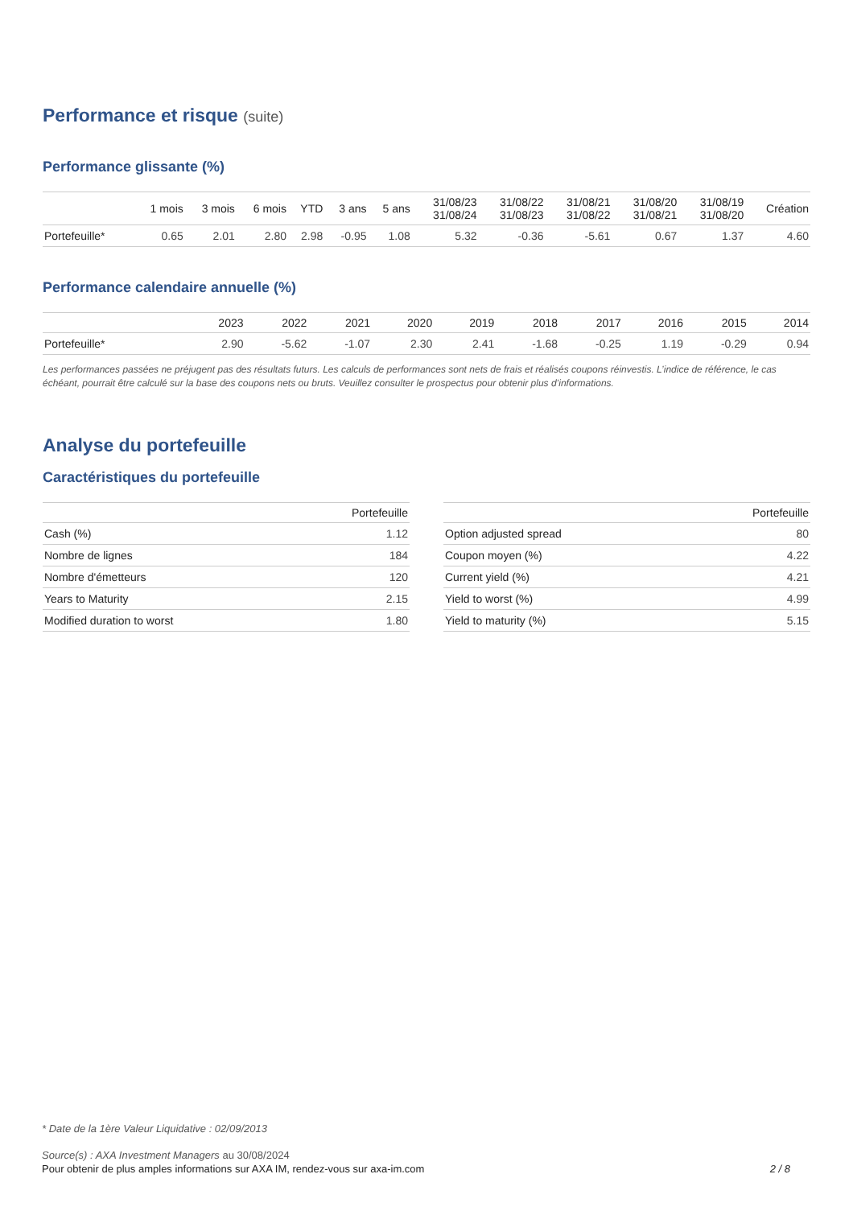Performance et risque (suite)
Performance glissante (%)
| | 1 mois | 3 mois | 6 mois | YTD | 3 ans | 5 ans | 31/08/23 31/08/24 | 31/08/22 31/08/23 | 31/08/21 31/08/22 | 31/08/20 31/08/21 | 31/08/19 31/08/20 | Création |
| --- | --- | --- | --- | --- | --- | --- | --- | --- | --- | --- | --- | --- |
| Portefeuille* | 0.65 | 2.01 | 2.80 | 2.98 | -0.95 | 1.08 | 5.32 | -0.36 | -5.61 | 0.67 | 1.37 | 4.60 |
Performance calendaire annuelle (%)
| | 2023 | 2022 | 2021 | 2020 | 2019 | 2018 | 2017 | 2016 | 2015 | 2014 |
| --- | --- | --- | --- | --- | --- | --- | --- | --- | --- | --- |
| Portefeuille* | 2.90 | -5.62 | -1.07 | 2.30 | 2.41 | -1.68 | -0.25 | 1.19 | -0.29 | 0.94 |
Les performances passées ne préjugent pas des résultats futurs. Les calculs de performances sont nets de frais et réalisés coupons réinvestis. L’indice de référence, le cas échéant, pourrait être calculé sur la base des coupons nets ou bruts. Veuillez consulter le prospectus pour obtenir plus d’informations.
Analyse du portefeuille
Caractéristiques du portefeuille
| | Portefeuille |
| --- | --- |
| Cash (%) | 1.12 |
| Nombre de lignes | 184 |
| Nombre d'émetteurs | 120 |
| Years to Maturity | 2.15 |
| Modified duration to worst | 1.80 |
| | Portefeuille |
| --- | --- |
| Option adjusted spread | 80 |
| Coupon moyen (%) | 4.22 |
| Current yield (%) | 4.21 |
| Yield to worst (%) | 4.99 |
| Yield to maturity (%) | 5.15 |
* Date de la 1ère Valeur Liquidative : 02/09/2013
Source(s) : AXA Investment Managers au 30/08/2024
Pour obtenir de plus amples informations sur AXA IM, rendez-vous sur axa-im.com 2 / 8